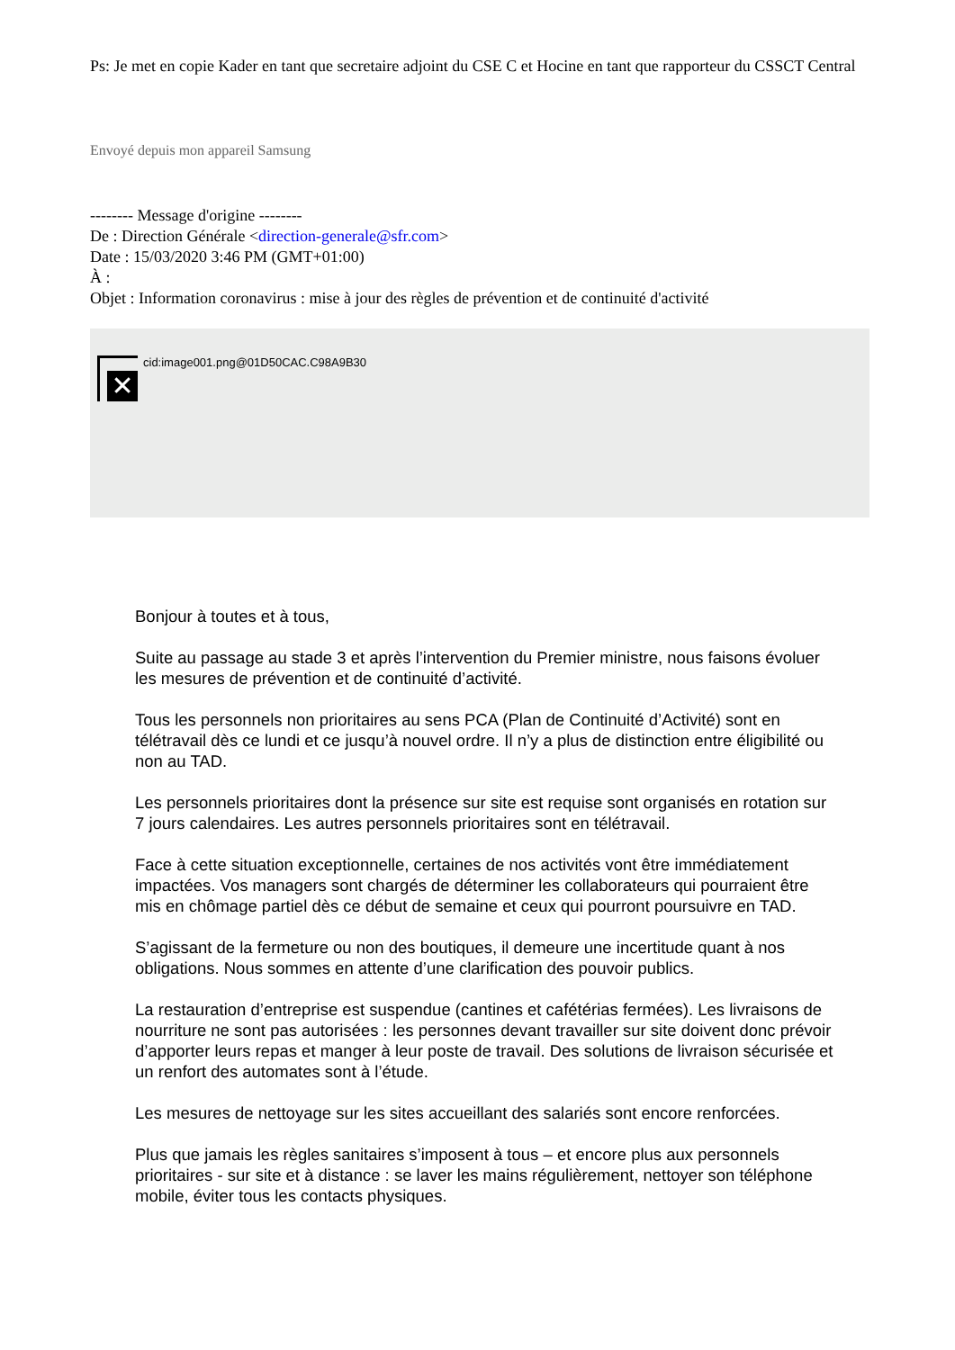Ps: Je met en copie Kader en tant que secretaire adjoint du CSE C et Hocine en tant que rapporteur du CSSCT Central
Envoyé depuis mon appareil Samsung
-------- Message d'origine --------
De : Direction Générale <direction-generale@sfr.com>
Date : 15/03/2020 3:46 PM (GMT+01:00)
À :
Objet : Information coronavirus : mise à jour des règles de prévention et de continuité d'activité
✕
cid:image001.png@01D50CAC.C98A9B30
Bonjour à toutes et à tous,
Suite au passage au stade 3 et après l’intervention du Premier ministre, nous faisons évoluer les mesures de prévention et de continuité d’activité.
Tous les personnels non prioritaires au sens PCA (Plan de Continuité d’Activité) sont en télétravail dès ce lundi et ce jusqu’à nouvel ordre. Il n’y a plus de distinction entre éligibilité ou non au TAD.
Les personnels prioritaires dont la présence sur site est requise sont organisés en rotation sur 7 jours calendaires. Les autres personnels prioritaires sont en télétravail.
Face à cette situation exceptionnelle, certaines de nos activités vont être immédiatement impactées. Vos managers sont chargés de déterminer les collaborateurs qui pourraient être mis en chômage partiel dès ce début de semaine et ceux qui pourront poursuivre en TAD.
S’agissant de la fermeture ou non des boutiques, il demeure une incertitude quant à nos obligations. Nous sommes en attente d’une clarification des pouvoir publics.
La restauration d’entreprise est suspendue (cantines et cafétérias fermées). Les livraisons de nourriture ne sont pas autorisées : les personnes devant travailler sur site doivent donc prévoir d’apporter leurs repas et manger à leur poste de travail. Des solutions de livraison sécurisée et un renfort des automates sont à l’étude.
Les mesures de nettoyage sur les sites accueillant des salariés sont encore renforcées.
Plus que jamais les règles sanitaires s’imposent à tous – et encore plus aux personnels prioritaires - sur site et à distance : se laver les mains régulièrement, nettoyer son téléphone mobile, éviter tous les contacts physiques.